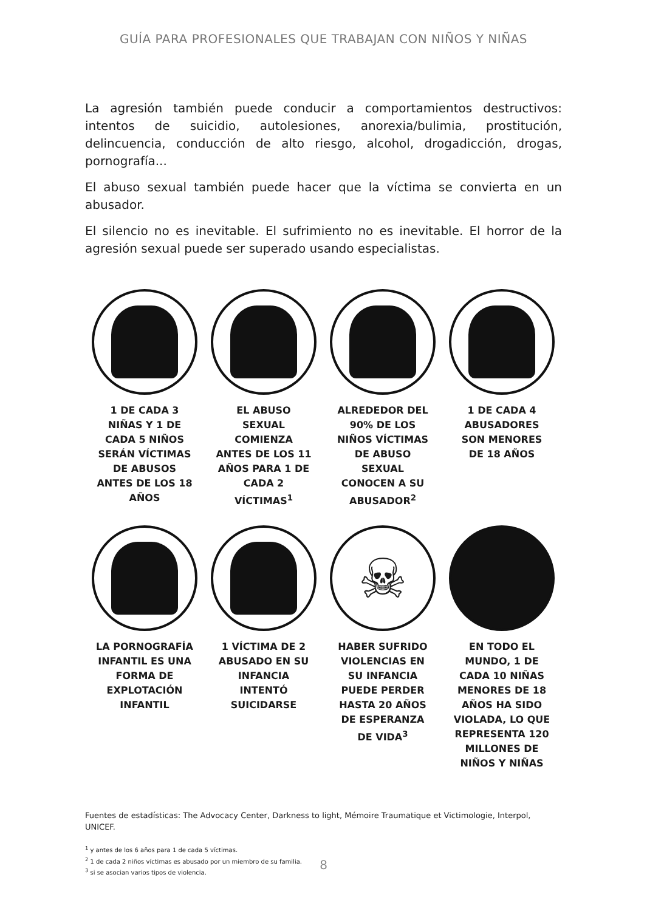GUÍA PARA PROFESIONALES QUE TRABAJAN CON NIÑOS Y NIÑAS
La agresión también puede conducir a comportamientos destructivos: intentos de suicidio, autolesiones, anorexia/bulimia, prostitución, delincuencia, conducción de alto riesgo, alcohol, drogadicción, drogas, pornografía...
El abuso sexual también puede hacer que la víctima se convierta en un abusador.
El silencio no es inevitable. El sufrimiento no es inevitable. El horror de la agresión sexual puede ser superado usando especialistas.
1 DE CADA 3 NIÑAS Y 1 DE CADA 5 NIÑOS SERÁN VÍCTIMAS DE ABUSOS ANTES DE LOS 18 AÑOS
EL ABUSO SEXUAL COMIENZA ANTES DE LOS 11 AÑOS PARA 1 DE CADA 2 VÍCTIMAS<sup>1</sup>
ALREDEDOR DEL 90% DE LOS NIÑOS VÍCTIMAS DE ABUSO SEXUAL CONOCEN A SU ABUSADOR<sup>2</sup>
1 DE CADA 4 ABUSADORES SON MENORES DE 18 AÑOS
LA PORNOGRAFÍA INFANTIL ES UNA FORMA DE EXPLOTACIÓN INFANTIL
1 VÍCTIMA DE 2 ABUSADO EN SU INFANCIA INTENTÓ SUICIDARSE
☠
HABER SUFRIDO VIOLENCIAS EN SU INFANCIA PUEDE PERDER HASTA 20 AÑOS DE ESPERANZA DE VIDA<sup>3</sup>
EN TODO EL MUNDO, 1 DE CADA 10 NIÑAS MENORES DE 18 AÑOS HA SIDO VIOLADA, LO QUE REPRESENTA 120 MILLONES DE NIÑOS Y NIÑAS
Fuentes de estadísticas: The Advocacy Center, Darkness to light, Mémoire Traumatique et Victimologie, Interpol, UNICEF.
<sup>1</sup> y antes de los 6 años para 1 de cada 5 víctimas.
<sup>2</sup> 1 de cada 2 niños víctimas es abusado por un miembro de su familia.
<sup>3</sup> si se asocian varios tipos de violencia.
8